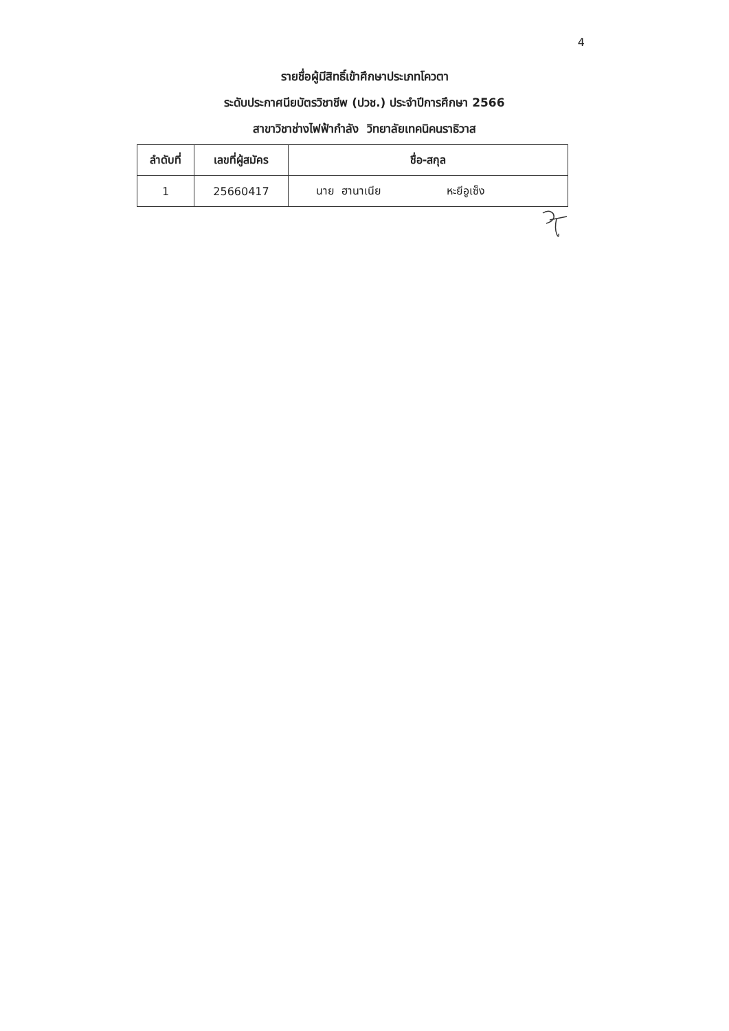4
รายชื่อผู้มีสิทธิ์เข้าศึกษาประเภทโควตา
ระดับประกาศนียบัตรวิชาชีพ (ปวช.) ประจำปีการศึกษา 2566
สาขาวิชาช่างไฟฟ้ากำลัง วิทยาลัยเทคนิคนราธิวาส
| ลำดับที่ | เลขที่ผู้สมัคร | ชื่อ-สกุล |
| --- | --- | --- |
| 1 | 25660417 | นาย ฮานาเนีย หะยีอูเซ็ง |